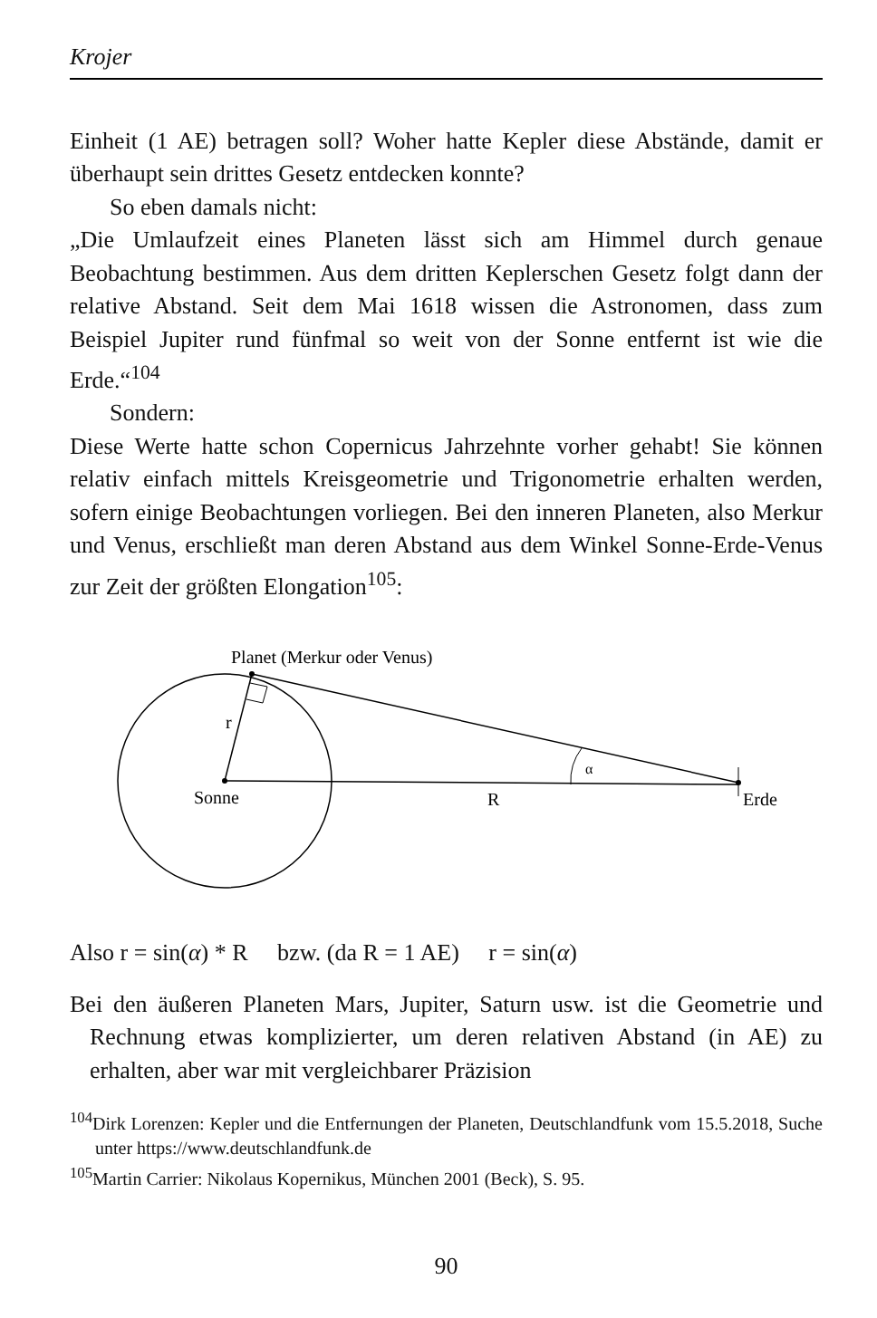Krojer
Einheit (1 AE) betragen soll? Woher hatte Kepler diese Abstände, damit er überhaupt sein drittes Gesetz entdecken konnte?
So eben damals nicht:
„Die Umlaufzeit eines Planeten lässt sich am Himmel durch genaue Beobachtung bestimmen. Aus dem dritten Keplerschen Gesetz folgt dann der relative Abstand. Seit dem Mai 1618 wissen die Astronomen, dass zum Beispiel Jupiter rund fünfmal so weit von der Sonne entfernt ist wie die Erde.“<sup>104</sup>
Sondern:
Diese Werte hatte schon Copernicus Jahrzehnte vorher gehabt! Sie können relativ einfach mittels Kreisgeometrie und Trigonometrie erhalten werden, sofern einige Beobachtungen vorliegen. Bei den inneren Planeten, also Merkur und Venus, erschließt man deren Abstand aus dem Winkel Sonne-Erde-Venus zur Zeit der größten Elongation<sup>105</sup>:
Planet (Merkur oder Venus)
r
Sonne
R
α
Erde
Also r = sin(α) * R bzw. (da R = 1 AE) r = sin(α)
Bei den äußeren Planeten Mars, Jupiter, Saturn usw. ist die Geometrie und Rechnung etwas komplizierter, um deren relativen Abstand (in AE) zu erhalten, aber war mit vergleichbarer Präzision
<sup>104</sup> Dirk Lorenzen: Kepler und die Entfernungen der Planeten, Deutschlandfunk vom 15.5.2018, Suche unter https://www.deutschlandfunk.de
<sup>105</sup> Martin Carrier: Nikolaus Kopernikus, München 2001 (Beck), S. 95.
90